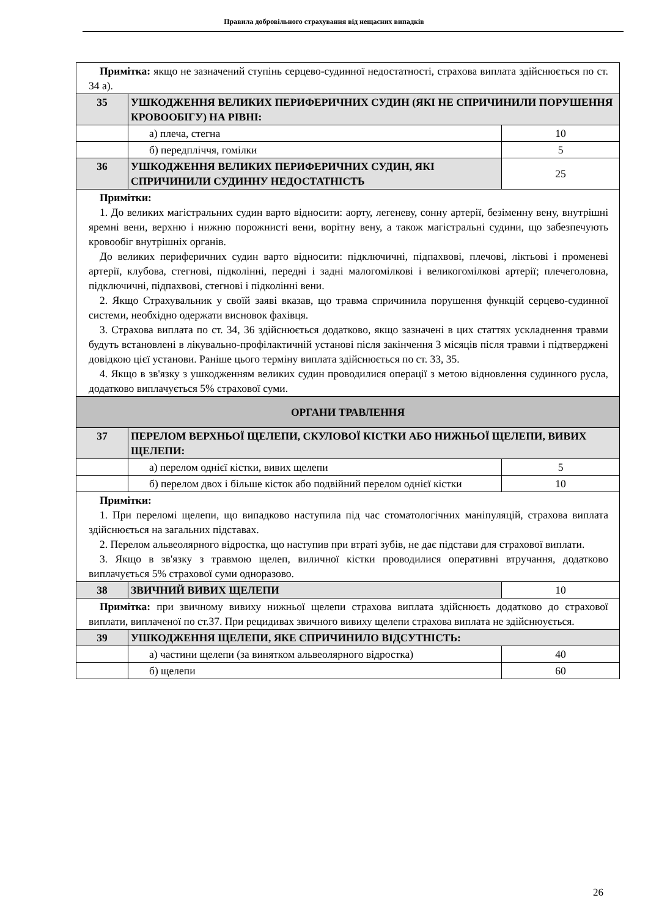Правила добровільного страхування від нещасних випадків
| Примітка: якщо не зазначений ступінь серцево-судинної недостатності, страхова виплата здійснюється по ст. 34 а). | | |
| 35 | УШКОДЖЕННЯ ВЕЛИКИХ ПЕРИФЕРИЧНИХ СУДИН (ЯКІ НЕ СПРИЧИНИЛИ ПОРУШЕННЯ КРОВООБІГУ) НА РІВНІ: | |
| | а) плеча, стегна | 10 |
| | б) передпліччя, гомілки | 5 |
| 36 | УШКОДЖЕННЯ ВЕЛИКИХ ПЕРИФЕРИЧНИХ СУДИН, ЯКІ СПРИЧИНИЛИ СУДИННУ НЕДОСТАТНІСТЬ | 25 |
| Примітки: 1. До великих магістральних судин варто відносити: аорту, легеневу, сонну артерії, безіменну вену, внутрішні яремні вени, верхню і нижню порожнисті вени, ворітну вену, а також магістральні судини, що забезпечують кровообіг внутрішніх органів. До великих периферичних судин варто відносити: підключичні, підпахвові, плечові, ліктьові і променеві артерії, клубова, стегнові, підколінні, передні і задні малогомілкові і великогомілкові артерії; плечеголовна, підключичні, підпахвові, стегнові і підколінні вени. 2. Якщо Страхувальник у своїй заяві вказав, що травма спричинила порушення функцій серцево-судинної системи, необхідно одержати висновок фахівця. 3. Страхова виплата по ст. 34, 36 здійснюється додатково, якщо зазначені в цих статтях ускладнення травми будуть встановлені в лікувально-профілактичній установі після закінчення 3 місяців після травми і підтверджені довідкою цієї установи. Раніше цього терміну виплата здійснюється по ст. 33, 35. 4. Якщо в зв'язку з ушкодженням великих судин проводилися операції з метою відновлення судинного русла, додатково виплачується 5% страхової суми. | | |
| ОРГАНИ ТРАВЛЕННЯ | | |
| 37 | ПЕРЕЛОМ ВЕРХНЬОЇ ЩЕЛЕПИ, СКУЛОВОЇ КІСТКИ АБО НИЖНЬОЇ ЩЕЛЕПИ, ВИВИХ ЩЕЛЕПИ: | |
| | а) перелом однієї кістки, вивих щелепи | 5 |
| | б) перелом двох і більше кісток або подвійний перелом однієї кістки | 10 |
| Примітки: 1. При переломі щелепи, що випадково наступила під час стоматологічних маніпуляцій, страхова виплата здійснюється на загальних підставах. 2. Перелом альвеолярного відростка, що наступив при втраті зубів, не дає підстави для страхової виплати. 3. Якщо в зв'язку з травмою щелеп, виличної кістки проводилися оперативні втручання, додатково виплачується 5% страхової суми одноразово. | | |
| 38 | ЗВИЧНИЙ ВИВИХ ЩЕЛЕПИ | 10 |
| Примітка: при звичному вивиху нижньої щелепи страхова виплата здійснюєть додатково до страхової виплати, виплаченої по ст.37. При рецидивах звичного вивиху щелепи страхова виплата не здійснюується. | | |
| 39 | УШКОДЖЕННЯ ЩЕЛЕПИ, ЯКЕ СПРИЧИНИЛО ВІДСУТНІСТЬ: | |
| | а) частини щелепи (за винятком альвеолярного відростка) | 40 |
| | б) щелепи | 60 |
26